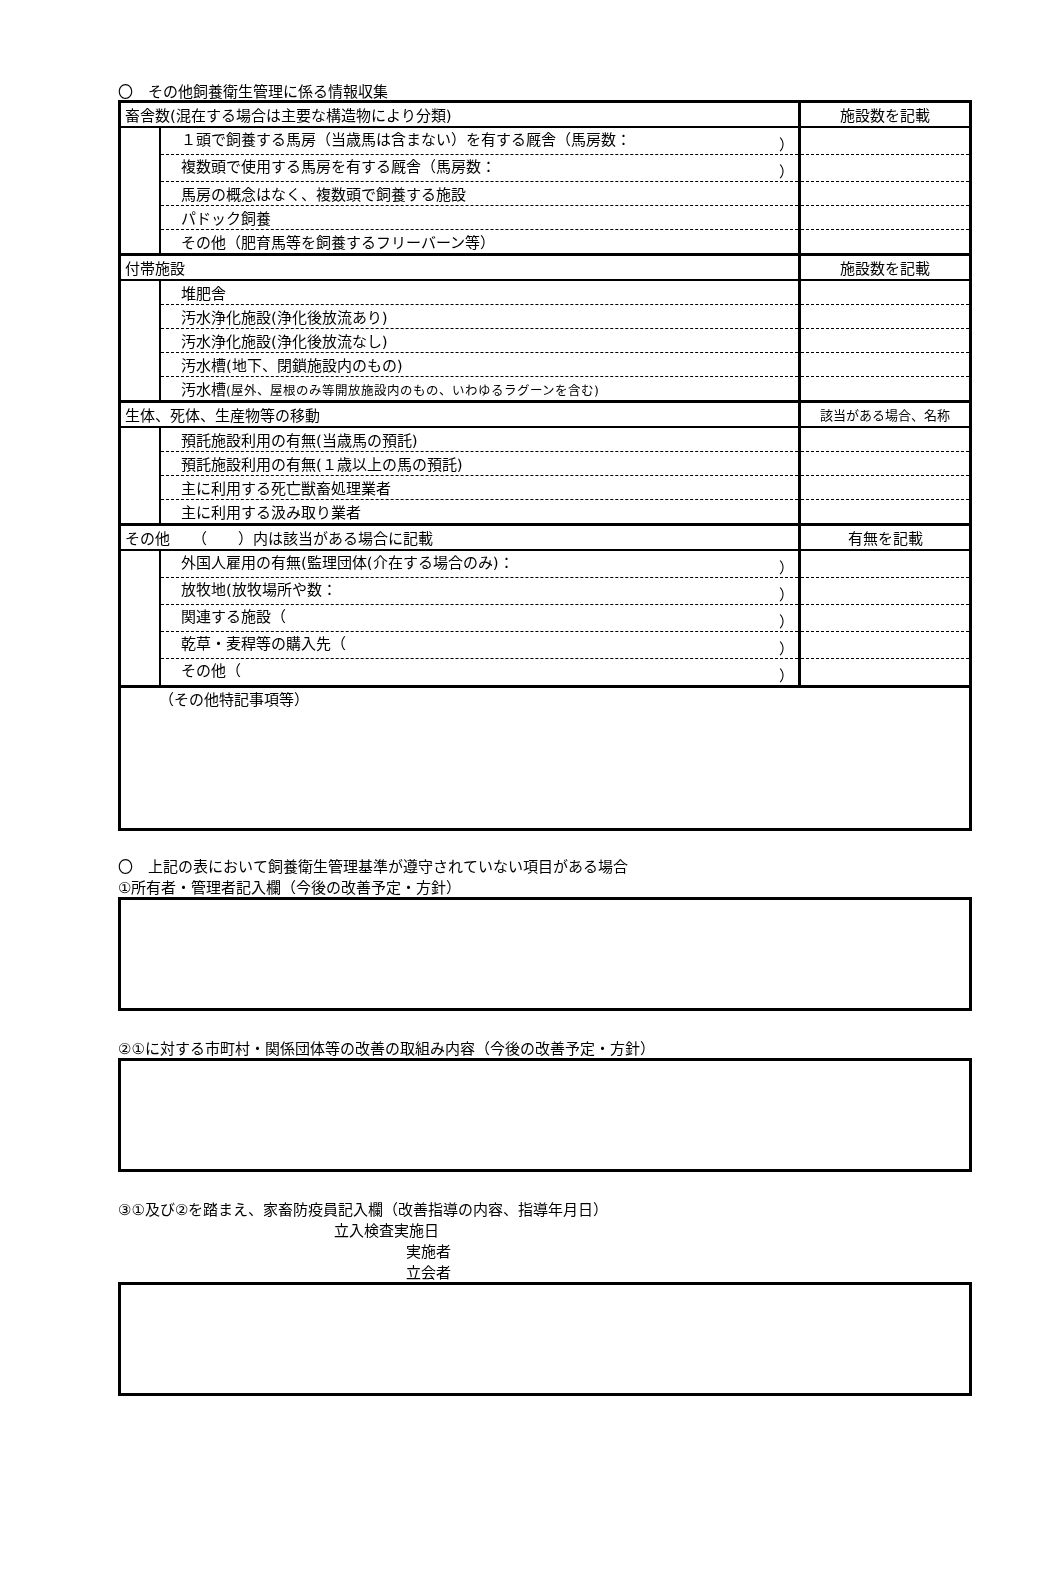〇　その他飼養衛生管理に係る情報収集
| 畜舎数(混在する場合は主要な構造物により分類) | | 施設数を記載 |
| | １頭で飼養する馬房（当歳馬は含まない）を有する厩舎（馬房数： ） | |
| | 複数頭で使用する馬房を有する厩舎（馬房数： ） | |
| | 馬房の概念はなく、複数頭で飼養する施設 | |
| | パドック飼養 | |
| | その他（肥育馬等を飼養するフリーバーン等） | |
| 付帯施設 | | 施設数を記載 |
| | 堆肥舎 | |
| | 汚水浄化施設(浄化後放流あり) | |
| | 汚水浄化施設(浄化後放流なし) | |
| | 汚水槽(地下、閉鎖施設内のもの) | |
| | 汚水槽 (屋外、屋根のみ等開放施設内のもの、いわゆるラグーンを含む) | |
| 生体、死体、生産物等の移動 | | 該当がある場合、名称 |
| | 預託施設利用の有無(当歳馬の預託) | |
| | 預託施設利用の有無(１歳以上の馬の預託) | |
| | 主に利用する死亡獣畜処理業者 | |
| | 主に利用する汲み取り業者 | |
| その他 （ ）内は該当がある場合に記載 | | 有無を記載 |
| | 外国人雇用の有無(監理団体(介在する場合のみ)： ） | |
| | 放牧地(放牧場所や数： ） | |
| | 関連する施設（ ） | |
| | 乾草・麦稈等の購入先（ ） | |
| | その他（ ） | |
| （その他特記事項等） | | |
〇　上記の表において飼養衛生管理基準が遵守されていない項目がある場合
①所有者・管理者記入欄（今後の改善予定・方針）
②①に対する市町村・関係団体等の改善の取組み内容（今後の改善予定・方針）
③①及び②を踏まえ、家畜防疫員記入欄（改善指導の内容、指導年月日）
立入検査実施日
実施者
立会者